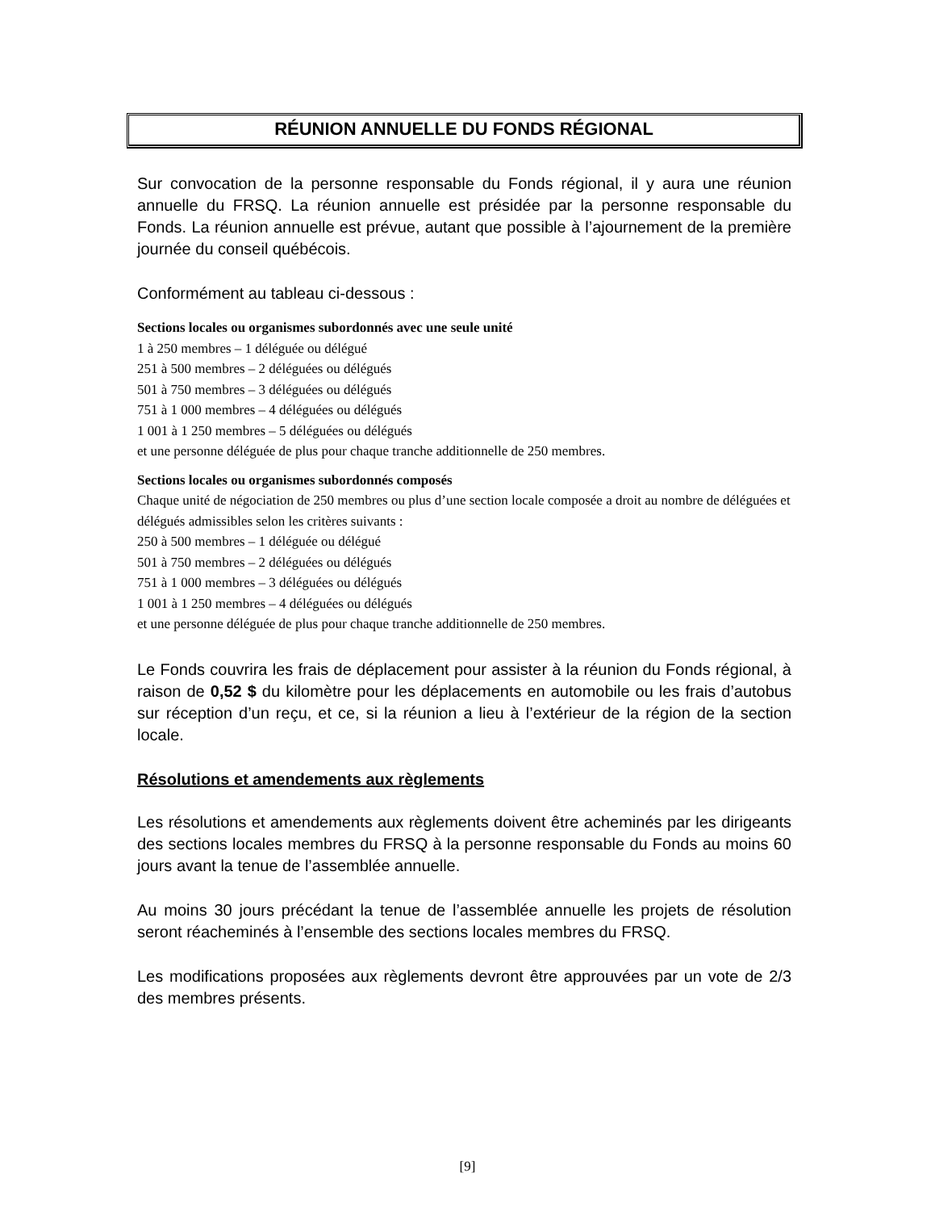RÉUNION ANNUELLE DU FONDS RÉGIONAL
Sur convocation de la personne responsable du Fonds régional, il y aura une réunion annuelle du FRSQ. La réunion annuelle est présidée par la personne responsable du Fonds. La réunion annuelle est prévue, autant que possible à l’ajournement de la première journée du conseil québécois.
Conformément au tableau ci-dessous :
Sections locales ou organismes subordonnés avec une seule unité
1 à 250 membres – 1 déléguée ou délégué
251 à 500 membres – 2 déléguées ou délégués
501 à 750 membres – 3 déléguées ou délégués
751 à 1 000 membres – 4 déléguées ou délégués
1 001 à 1 250 membres – 5 déléguées ou délégués
et une personne déléguée de plus pour chaque tranche additionnelle de 250 membres.
Sections locales ou organismes subordonnés composés
Chaque unité de négociation de 250 membres ou plus d’une section locale composée a droit au nombre de déléguées et délégués admissibles selon les critères suivants :
250 à 500 membres – 1 déléguée ou délégué
501 à 750 membres – 2 déléguées ou délégués
751 à 1 000 membres – 3 déléguées ou délégués
1 001 à 1 250 membres – 4 déléguées ou délégués
et une personne déléguée de plus pour chaque tranche additionnelle de 250 membres.
Le Fonds couvrira les frais de déplacement pour assister à la réunion du Fonds régional, à raison de 0,52 $ du kilomètre pour les déplacements en automobile ou les frais d’autobus sur réception d’un reçu, et ce, si la réunion a lieu à l’extérieur de la région de la section locale.
Résolutions et amendements aux règlements
Les résolutions et amendements aux règlements doivent être acheminés par les dirigeants des sections locales membres du FRSQ à la personne responsable du Fonds au moins 60 jours avant la tenue de l’assemblée annuelle.
Au moins 30 jours précédant la tenue de l’assemblée annuelle les projets de résolution seront réacheminés à l’ensemble des sections locales membres du FRSQ.
Les modifications proposées aux règlements devront être approuvées par un vote de 2/3 des membres présents.
[9]